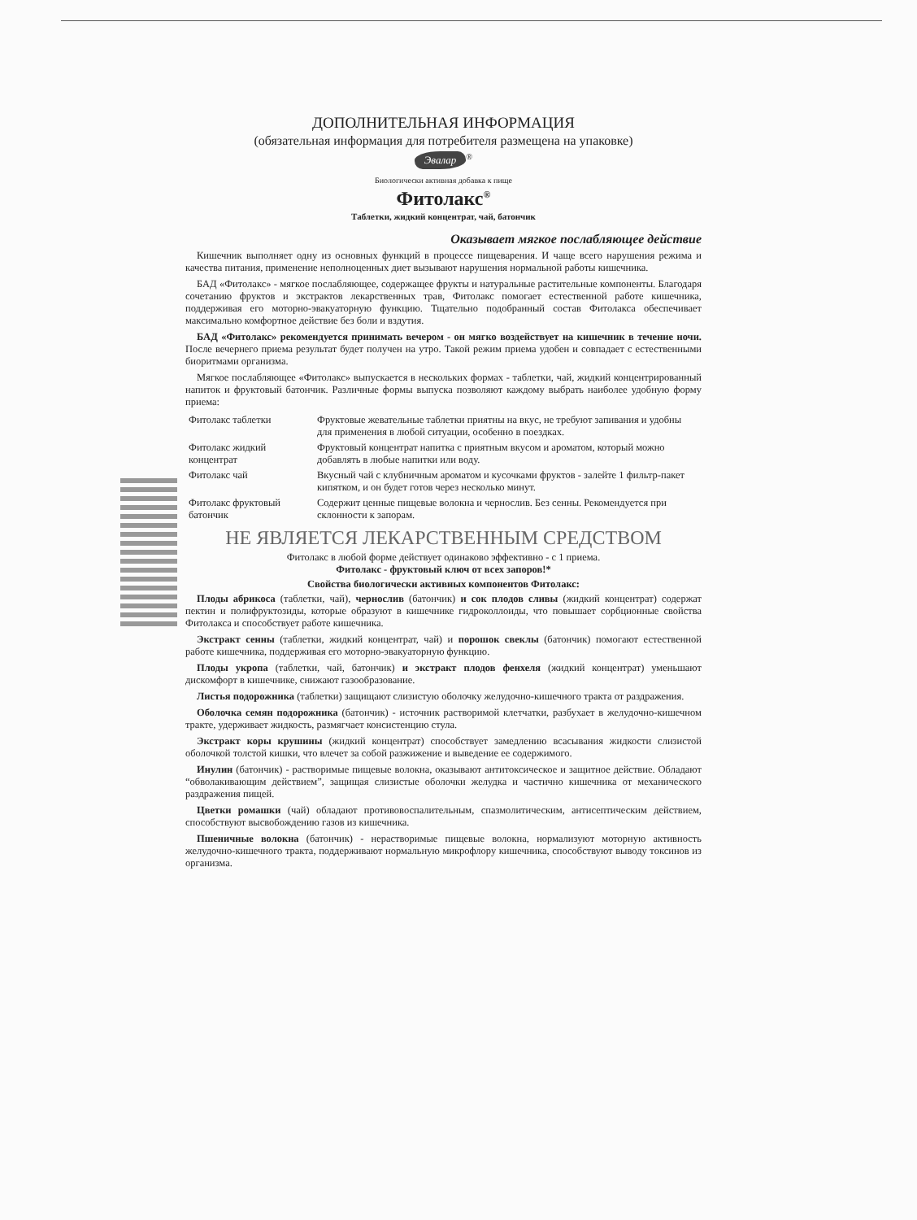ДОПОЛНИТЕЛЬНАЯ ИНФОРМАЦИЯ
(обязательная информация для потребителя размещена на упаковке)
Эвалар<sup>®</sup>
Биологически активная добавка к пище
Фитолакс<sup>®</sup>
Таблетки, жидкий концентрат, чай, батончик
Оказывает мягкое послабляющее действие
Кишечник выполняет одну из основных функций в процессе пищеварения. И чаще всего нарушения режима и качества питания, применение неполноценных диет вызывают нарушения нормальной работы кишечника.
БАД «Фитолакс» - мягкое послабляющее, содержащее фрукты и натуральные растительные компоненты. Благодаря сочетанию фруктов и экстрактов лекарственных трав, Фитолакс помогает естественной работе кишечника, поддерживая его моторно-эвакуаторную функцию. Тщательно подобранный состав Фитолакса обеспечивает максимально комфортное действие без боли и вздутия.
БАД «Фитолакс» рекомендуется принимать вечером - он мягко воздействует на кишечник в течение ночи. После вечернего приема результат будет получен на утро. Такой режим приема удобен и совпадает с естественными биоритмами организма.
Мягкое послабляющее «Фитолакс» выпускается в нескольких формах - таблетки, чай, жидкий концентрированный напиток и фруктовый батончик. Различные формы выпуска позволяют каждому выбрать наиболее удобную форму приема:
| Фитолакс таблетки | Фруктовые жевательные таблетки приятны на вкус, не требуют запивания и удобны для применения в любой ситуации, особенно в поездках. |
| Фитолакс жидкий концентрат | Фруктовый концентрат напитка с приятным вкусом и ароматом, который можно добавлять в любые напитки или воду. |
| Фитолакс чай | Вкусный чай с клубничным ароматом и кусочками фруктов - залейте 1 фильтр-пакет кипятком, и он будет готов через несколько минут. |
| Фитолакс фруктовый батончик | Содержит ценные пищевые волокна и чернослив. Без сенны. Рекомендуется при склонности к запорам. |
НЕ ЯВЛЯЕТСЯ ЛЕКАРСТВЕННЫМ СРЕДСТВОМ
Фитолакс в любой форме действует одинаково эффективно - с 1 приема.
Фитолакс - фруктовый ключ от всех запоров!*
Свойства биологически активных компонентов Фитолакс:
Плоды абрикоса (таблетки, чай), чернослив (батончик) и сок плодов сливы (жидкий концентрат) содержат пектин и полифруктозиды, которые образуют в кишечнике гидроколлоиды, что повышает сорбционные свойства Фитолакса и способствует работе кишечника.
Экстракт сенны (таблетки, жидкий концентрат, чай) и порошок свеклы (батончик) помогают естественной работе кишечника, поддерживая его моторно-эвакуаторную функцию.
Плоды укропа (таблетки, чай, батончик) и экстракт плодов фенхеля (жидкий концентрат) уменьшают дискомфорт в кишечнике, снижают газообразование.
Листья подорожника (таблетки) защищают слизистую оболочку желудочно-кишечного тракта от раздражения.
Оболочка семян подорожника (батончик) - источник растворимой клетчатки, разбухает в желудочно-кишечном тракте, удерживает жидкость, размягчает консистенцию стула.
Экстракт коры крушины (жидкий концентрат) способствует замедлению всасывания жидкости слизистой оболочкой толстой кишки, что влечет за собой разжижение и выведение ее содержимого.
Инулин (батончик) - растворимые пищевые волокна, оказывают антитоксическое и защитное действие. Обладают “обволакивающим действием”, защищая слизистые оболочки желудка и частично кишечника от механического раздражения пищей.
Цветки ромашки (чай) обладают противовоспалительным, спазмолитическим, антисептическим действием, способствуют высвобождению газов из кишечника.
Пшеничные волокна (батончик) - нерастворимые пищевые волокна, нормализуют моторную активность желудочно-кишечного тракта, поддерживают нормальную микрофлору кишечника, способствуют выводу токсинов из организма.